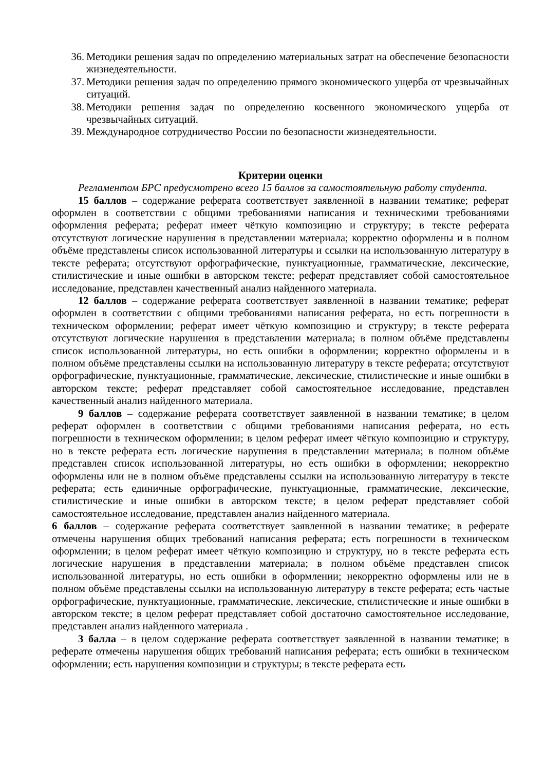36.
Методики решения задач по определению материальных затрат на обеспечение безопасности жизнедеятельности.
37.
Методики решения задач по определению прямого экономического ущерба от чрезвычайных ситуаций.
38.
Методики решения задач по определению косвенного экономического ущерба от чрезвычайных ситуаций.
39.
Международное сотрудничество России по безопасности жизнедеятельности.
Критерии оценки
Регламентом БРС предусмотрено всего 15 баллов за самостоятельную работу студента.
15 баллов – содержание реферата соответствует заявленной в названии тематике; реферат оформлен в соответствии с общими требованиями написания и техническими требованиями оформления реферата; реферат имеет чёткую композицию и структуру; в тексте реферата отсутствуют логические нарушения в представлении материала; корректно оформлены и в полном объёме представлены список использованной литературы и ссылки на использованную литературу в тексте реферата; отсутствуют орфографические, пунктуационные, грамматические, лексические, стилистические и иные ошибки в авторском тексте; реферат представляет собой самостоятельное исследование, представлен качественный анализ найденного материала.
12 баллов – содержание реферата соответствует заявленной в названии тематике; реферат оформлен в соответствии с общими требованиями написания реферата, но есть погрешности в техническом оформлении; реферат имеет чёткую композицию и структуру; в тексте реферата отсутствуют логические нарушения в представлении материала; в полном объёме представлены список использованной литературы, но есть ошибки в оформлении; корректно оформлены и в полном объёме представлены ссылки на использованную литературу в тексте реферата; отсутствуют орфографические, пунктуационные, грамматические, лексические, стилистические и иные ошибки в авторском тексте; реферат представляет собой самостоятельное исследование, представлен качественный анализ найденного материала.
9 баллов – содержание реферата соответствует заявленной в названии тематике; в целом реферат оформлен в соответствии с общими требованиями написания реферата, но есть погрешности в техническом оформлении; в целом реферат имеет чёткую композицию и структуру, но в тексте реферата есть логические нарушения в представлении материала; в полном объёме представлен список использованной литературы, но есть ошибки в оформлении; некорректно оформлены или не в полном объёме представлены ссылки на использованную литературу в тексте реферата; есть единичные орфографические, пунктуационные, грамматические, лексические, стилистические и иные ошибки в авторском тексте; в целом реферат представляет собой самостоятельное исследование, представлен анализ найденного материала.
6 баллов – содержание реферата соответствует заявленной в названии тематике; в реферате отмечены нарушения общих требований написания реферата; есть погрешности в техническом оформлении; в целом реферат имеет чёткую композицию и структуру, но в тексте реферата есть логические нарушения в представлении материала; в полном объёме представлен список использованной литературы, но есть ошибки в оформлении; некорректно оформлены или не в полном объёме представлены ссылки на использованную литературу в тексте реферата; есть частые орфографические, пунктуационные, грамматические, лексические, стилистические и иные ошибки в авторском тексте; в целом реферат представляет собой достаточно самостоятельное исследование, представлен анализ найденного материала .
3 балла – в целом содержание реферата соответствует заявленной в названии тематике; в реферате отмечены нарушения общих требований написания реферата; есть ошибки в техническом оформлении; есть нарушения композиции и структуры; в тексте реферата есть